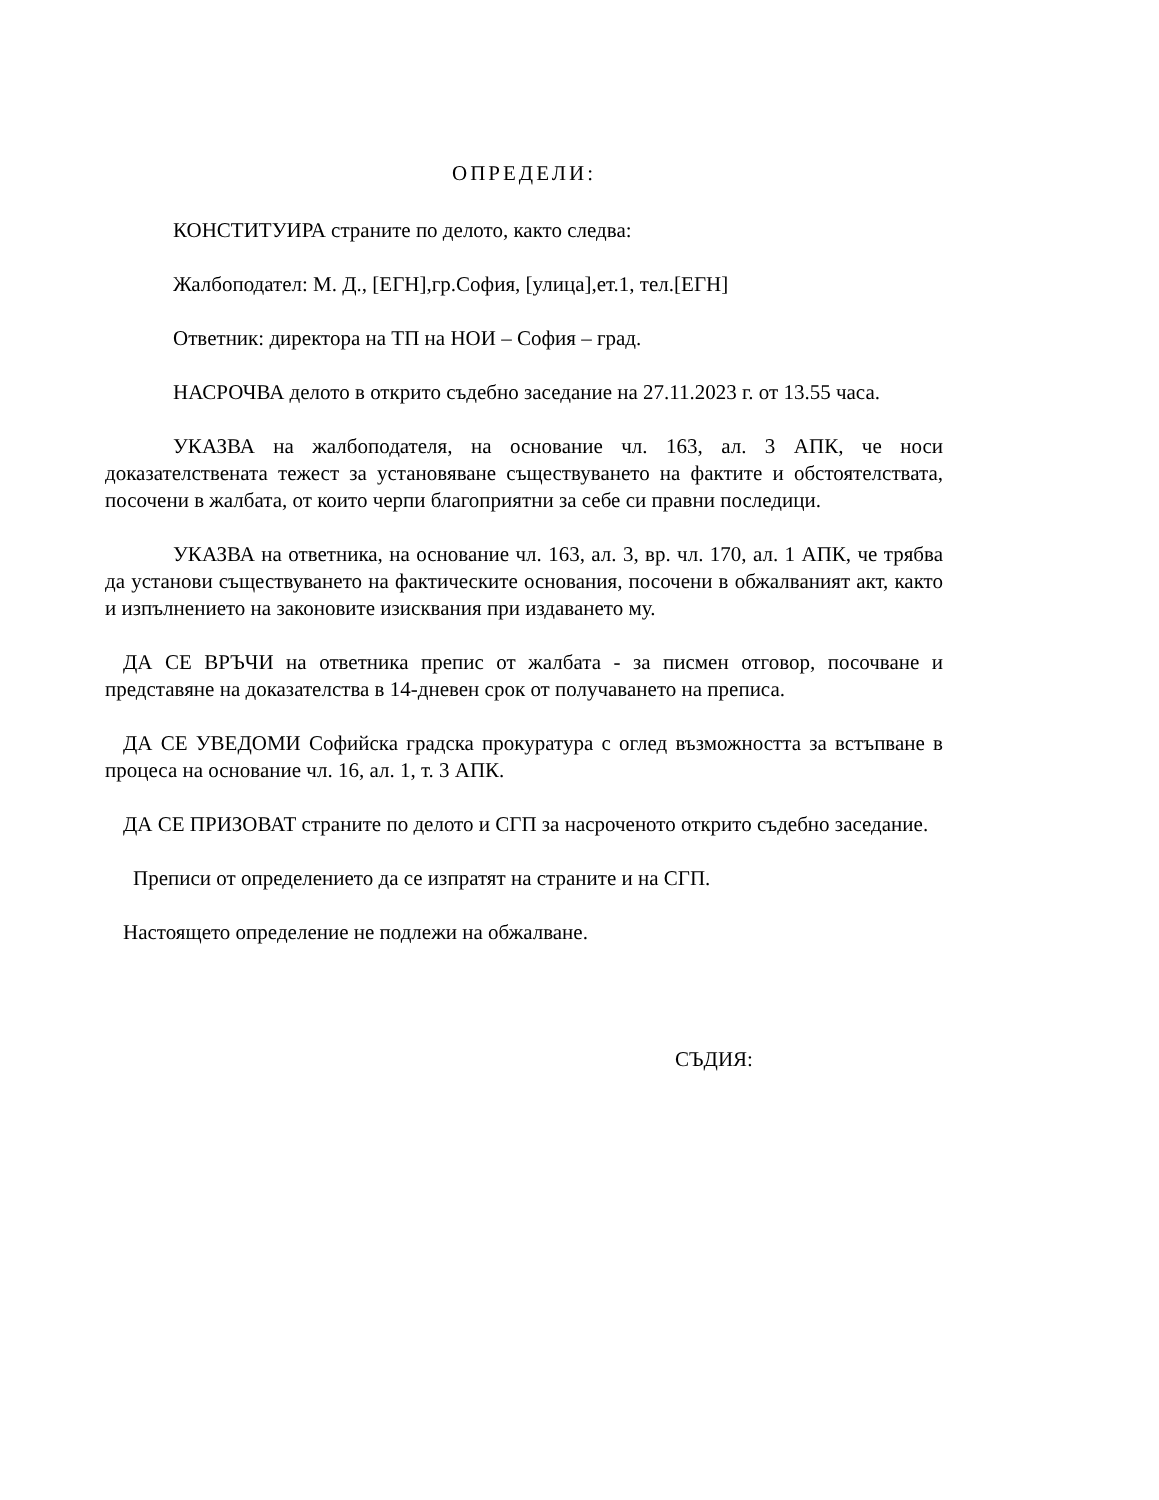ОПРЕДЕЛИ:
КОНСТИТУИРА страните по делото, както следва:
Жалбоподател: М. Д., [ЕГН],гр.София, [улица],ет.1, тел.[ЕГН]
Ответник: директора на ТП на НОИ – София – град.
НАСРОЧВА делото в открито съдебно заседание на 27.11.2023 г. от 13.55 часа.
УКАЗВА на жалбоподателя, на основание чл. 163, ал. 3 АПК, че носи доказателствената тежест за установяване съществуването на фактите и обстоятелствата, посочени в жалбата, от които черпи благоприятни за себе си правни последици.
УКАЗВА на ответника, на основание чл. 163, ал. 3, вр. чл. 170, ал. 1 АПК, че трябва да установи съществуването на фактическите основания, посочени в обжалваният акт, както и изпълнението на законовите изисквания при издаването му.
ДА СЕ ВРЪЧИ на ответника препис от жалбата - за писмен отговор, посочване и представяне на доказателства в 14-дневен срок от получаването на преписа.
ДА СЕ УВЕДОМИ Софийска градска прокуратура с оглед възможността за встъпване в процеса на основание чл. 16, ал. 1, т. 3 АПК.
ДА СЕ ПРИЗОВАТ страните по делото и СГП за насроченото открито съдебно заседание.
Преписи от определението да се изпратят на страните и на СГП.
Настоящето определение не подлежи на обжалване.
СЪДИЯ: